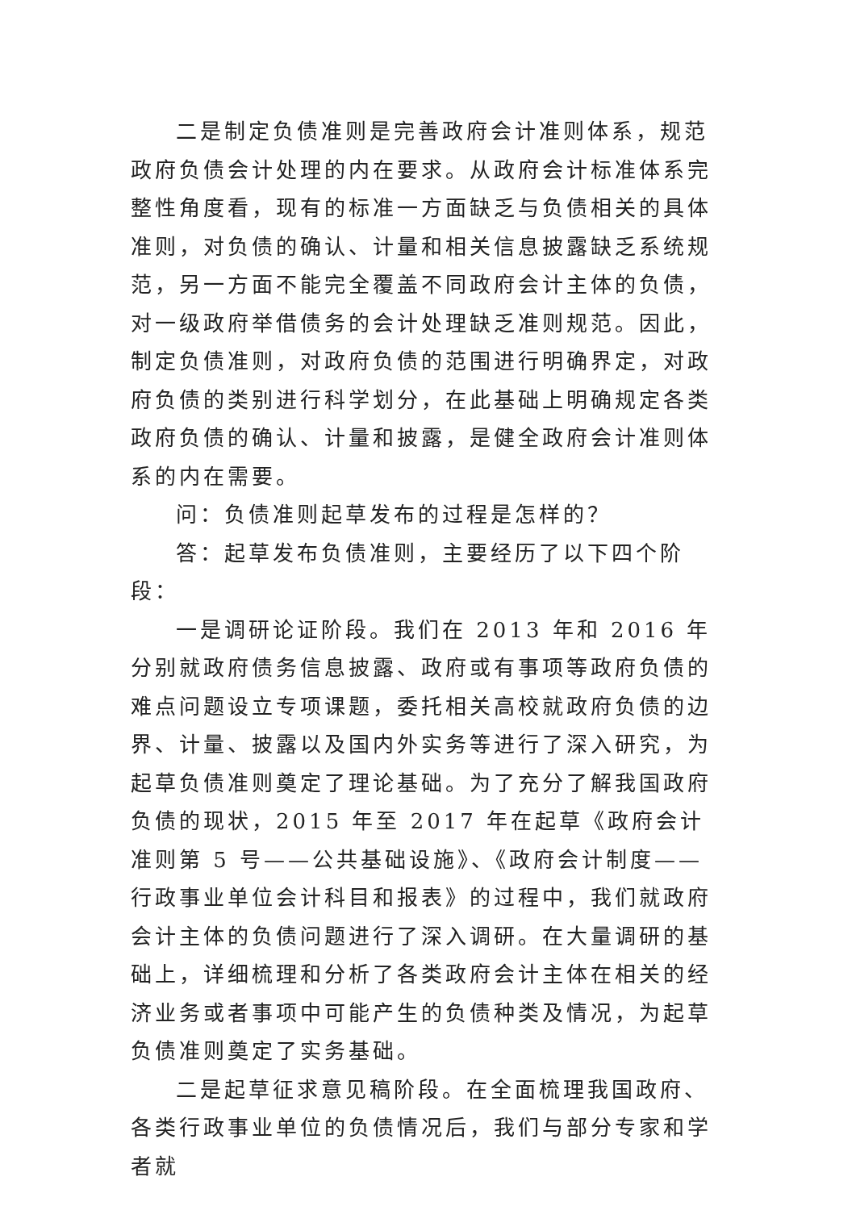二是制定负债准则是完善政府会计准则体系，规范政府负债会计处理的内在要求。从政府会计标准体系完整性角度看，现有的标准一方面缺乏与负债相关的具体准则，对负债的确认、计量和相关信息披露缺乏系统规范，另一方面不能完全覆盖不同政府会计主体的负债，对一级政府举借债务的会计处理缺乏准则规范。因此，制定负债准则，对政府负债的范围进行明确界定，对政府负债的类别进行科学划分，在此基础上明确规定各类政府负债的确认、计量和披露，是健全政府会计准则体系的内在需要。
问：负债准则起草发布的过程是怎样的？
答：起草发布负债准则，主要经历了以下四个阶段：
一是调研论证阶段。我们在 2013 年和 2016 年分别就政府债务信息披露、政府或有事项等政府负债的难点问题设立专项课题，委托相关高校就政府负债的边界、计量、披露以及国内外实务等进行了深入研究，为起草负债准则奠定了理论基础。为了充分了解我国政府负债的现状，2015 年至 2017 年在起草《政府会计准则第 5 号——公共基础设施》、《政府会计制度——行政事业单位会计科目和报表》的过程中，我们就政府会计主体的负债问题进行了深入调研。在大量调研的基础上，详细梳理和分析了各类政府会计主体在相关的经济业务或者事项中可能产生的负债种类及情况，为起草负债准则奠定了实务基础。
二是起草征求意见稿阶段。在全面梳理我国政府、各类行政事业单位的负债情况后，我们与部分专家和学者就